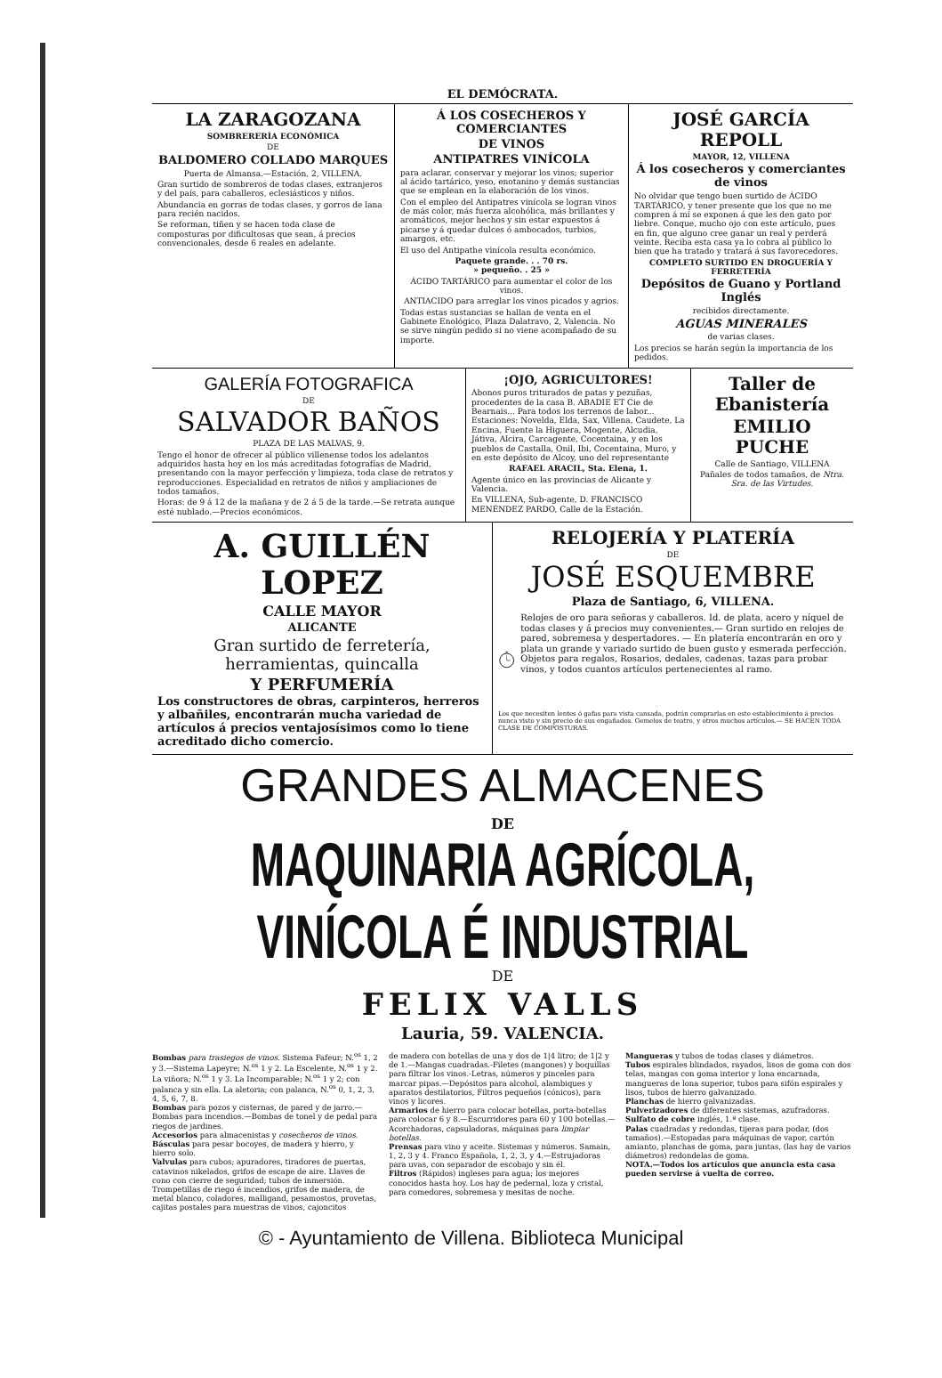EL DEMÓCRATA.
LA ZARAGOZANA
SOMBRERERÍA ECONÓMICA
DE
BALDOMERO COLLADO MARQUES
Puerta de Almansa.—Estación, 2, VILLENA.
Gran surtido de sombreros de todas clases, extranjeros y del país, para caballeros, eclesiásticos y niños.
Abundancia en gorras de todas clases, y gorros de lana para recién nacidos.
Se reforman, tiñen y se hacen toda clase de composturas por dificultosas que sean, á precios convencionales, desde 6 reales en adelante.
Á LOS COSECHEROS Y COMERCIANTES
DE VINOS
ANTIPATRES VINÍCOLA
para aclarar, conservar y mejorar los vinos; superior al ácido tartárico, yeso, enotanino y demás sustancias que se emplean en la elaboración de los vinos.
Con el empleo del Antipatres vinícola se logran vinos de más color, más fuerza alcohólica, más brillantes y aromáticos, mejor hechos y sin estar expuestos á picarse y á quedar dulces ó ambocados, turbios, amargos, etc.
El uso del Antipathe vinícola resulta económico.
Paquete grande. . . 70 rs.
» pequeño. . 25 »
ÁCIDO TARTÁRICO para aumentar el color de los vinos.
ANTIACIDO para arreglar los vinos picados y agrios.
Todas estas sustancias se hallan de venta en el Gabinete Enológico, Plaza Dalatravo, 2, Valencia. No se sirve ningún pedido si no viene acompañado de su importe.
JOSÉ GARCÍA REPOLL
MAYOR, 12, VILLENA
Á los cosecheros y comerciantes de vinos
No olvidar que tengo buen surtido de ÁCIDO TARTÁRICO, y tener presente que los que no me compren á mí se exponen á que les den gato por liebre. Conque, mucho ojo con este artículo, pues en fin, que alguno cree ganar un real y perderá veinte. Reciba esta casa ya lo cobra al público lo bien que ha tratado y tratará á sus favorecedores.
COMPLETO SURTIDO EN DROGUERÍA Y FERRETERÍA
Depósitos de Guano y Portland Inglés
recibidos directamente.
AGUAS MINERALES
de varias clases.
Los precios se harán según la importancia de los pedidos.
GALERÍA FOTOGRAFICA
DE
SALVADOR BAÑOS
PLAZA DE LAS MALVAS, 9.
Tengo el honor de ofrecer al público villenense todos los adelantos adquiridos hasta hoy en los más acreditadas fotografías de Madrid, presentando con la mayor perfección y limpieza, toda clase de retratos y reproducciones. Especialidad en retratos de niños y ampliaciones de todos tamaños.
Horas: de 9 á 12 de la mañana y de 2 á 5 de la tarde.—Se retrata aunque esté nublado.—Precios económicos.
¡OJO, AGRICULTORES!
Abonos puros triturados de patas y pezuñas, procedentes de la casa B. ABADIE ET Cie de Bearnais... Para todos los terrenos de labor... Estaciones: Novelda, Elda, Sax, Villena, Caudete, La Encina, Fuente la Higuera, Mogente, Alcudia, Játiva, Alcira, Carcagente, Cocentaina, y en los pueblos de Castalla, Onil, Ibi, Cocentaina, Muro, y en este depósito de Alcoy, uno del representante
RAFAEL ARACIL, Sta. Elena, 1.
Agente único en las provincias de Alicante y Valencia.
En VILLENA, Sub-agente, D. FRANCISCO MENÉNDEZ PARDO, Calle de la Estación.
Taller de Ebanistería
EMILIO PUCHE
Calle de Santiago, VILLENA
Pañales de todos tamaños, de Ntra. Sra. de las Virtudes.
A. GUILLÉN LOPEZ
CALLE MAYOR
ALICANTE
Gran surtido de ferretería, herramientas, quincalla
Y PERFUMERÍA
Los constructores de obras, carpinteros, herreros y albañiles, encontrarán mucha variedad de artículos á precios ventajosísimos como lo tiene acreditado dicho comercio.
RELOJERÍA Y PLATERÍA
DE
JOSÉ ESQUEMBRE
Plaza de Santiago, 6, VILLENA.
Relojes de oro para señoras y caballeros. Id. de plata, acero y níquel de todas clases y á precios muy convenientes.— Gran surtido en relojes de pared, sobremesa y despertadores. — En platería encontrarán en oro y plata un grande y variado surtido de buen gusto y esmerada perfección. Objetos para regalos, Rosarios, dedales, cadenas, tazas para probar vinos, y todos cuantos artículos pertenecientes al ramo.
Los que necesiten lentes ó gafas para vista cansada, podrán comprarlas en este establecimiento á precios nunca visto y sin precio de sus engañados. Gemelos de teatro, y otros muchos artículos.— SE HACEN TODA CLASE DE COMPOSTURAS.
GRANDES ALMACENES
DE
MAQUINARIA AGRÍCOLA, VINÍCOLA É INDUSTRIAL
DE
FELIX VALLS
Lauria, 59. VALENCIA.
Bombas para trasiegos de vinos. Sistema Fafeur; N.<sup>os</sup> 1, 2 y 3.—Sistema Lapeyre; N.<sup>os</sup> 1 y 2. La Escelente, N.<sup>os</sup> 1 y 2. La viñora; N.<sup>os</sup> 1 y 3. La Incomparable; N.<sup>os</sup> 1 y 2; con palanca y sin ella. La aletoria; con palanca, N.<sup>os</sup> 0, 1, 2, 3, 4, 5, 6, 7, 8.
Bombas para pozos y cisternas, de pared y de jarro.—Bombas para incendios.—Bombas de tonel y de pedal para riegos de jardines.
Accesorios para almacenistas y cosecheros de vinos.
Básculas para pesar bocoyes, de madera y hierro, y hierro solo.
Valvulas para cubos; apuradores, tiradores de puertas, catavinos nikelados, grifos de escape de aire. Llaves de cono con cierre de seguridad; tubos de inmersión. Trompetillas de riego é incendios, grifos de madera, de metal blanco, coladores, malligand, pesamostos, provetas, cajitas postales para muestras de vinos, cajoncitos
de madera con botellas de una y dos de 1|4 litro; de 1|2 y de 1.—Mangas cuadradas.-Filetes (mangones) y boquillas para filtrar los vinos.-Letras, números y pinceles para marcar pipas.—Depósitos para alcohol, alambiques y aparatos destilatorios, Filtros pequeños (cónicos), para vinos y licores.
Armarios de hierro para colocar botellas, porta-botellas para colocar 6 y 8.—Escurridores para 60 y 100 botellas.—Acorchadoras, capsuladoras, máquinas para limpiar botellas.
Prensas para vino y aceite. Sistemas y números. Samain, 1, 2, 3 y 4. Franco Española, 1, 2, 3, y 4.—Estrujadoras para uvas, con separador de escobajo y sin él.
Filtros (Rápidos) ingleses para agua; los mejores conocidos hasta hoy. Los hay de pedernal, loza y cristal, para comedores, sobremesa y mesitas de noche.
Mangueras y tubos de todas clases y diámetros.
Tubos espirales blindados, rayados, lisos de goma con dos telas, mangas con goma interior y lona encarnada, mangueras de lona superior, tubos para sifón espirales y lisos, tubos de hierro galvanizado.
Planchas de hierro galvanizadas.
Pulverizadores de diferentes sistemas, azufradoras.
Sulfato de cobre inglés, 1.ª clase.
Palas cuadradas y redondas, tijeras para podar, (dos tamaños).—Estopadas para máquinas de vapor, cartón amianto, planchas de goma, para juntas, (las hay de varios diámetros) redondelas de goma.
NOTA.—Todos los artículos que anuncia esta casa pueden servirse á vuelta de correo.
© - Ayuntamiento de Villena. Biblioteca Municipal